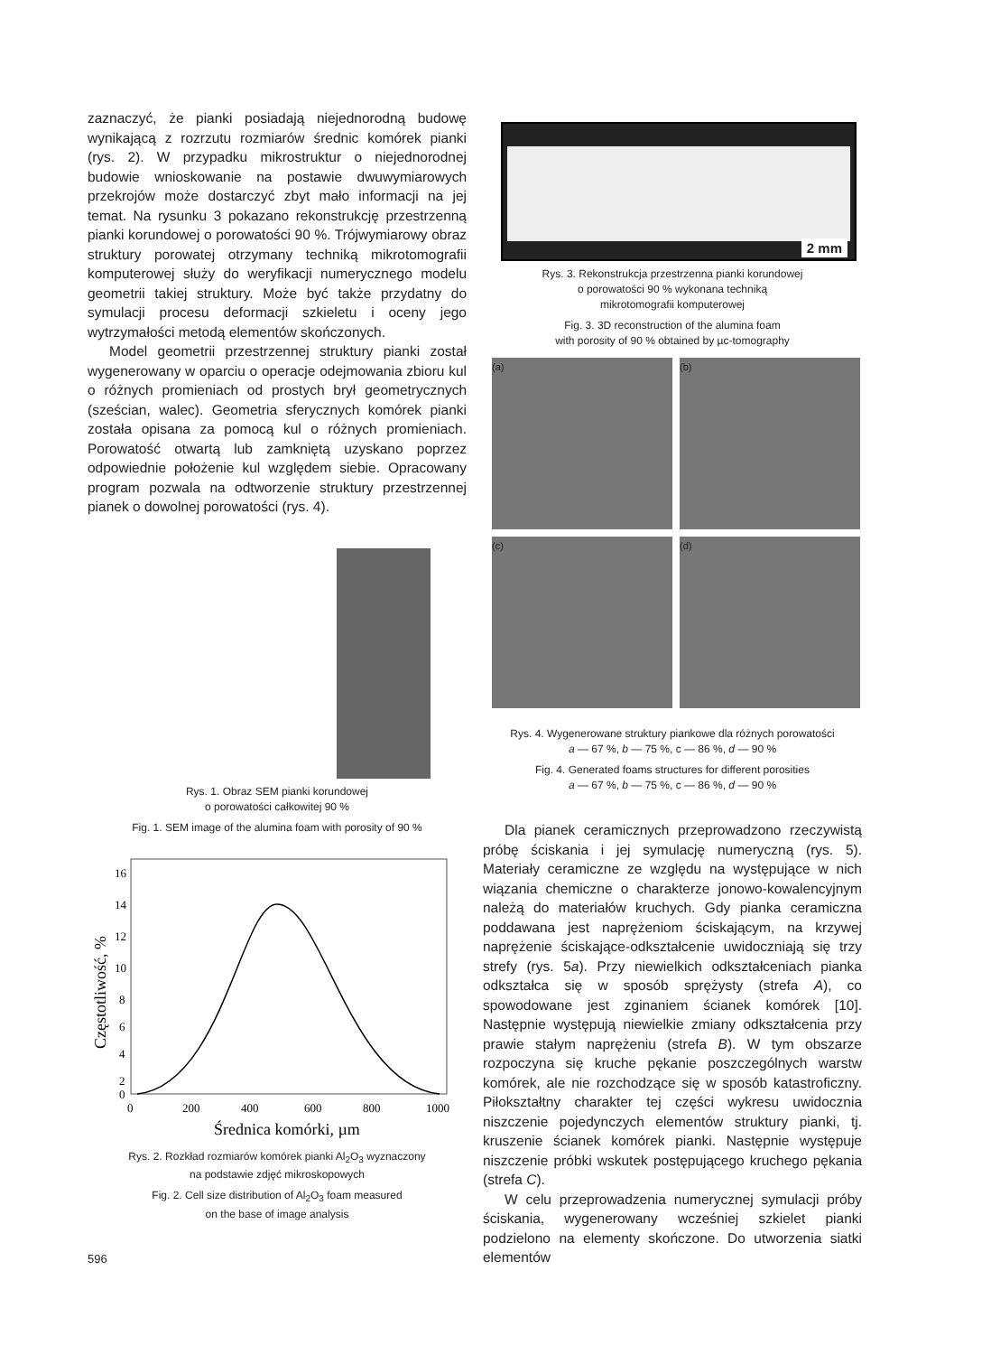zaznaczyć, że pianki posiadają niejednorodną budowę wynikającą z rozrzutu rozmiarów średnic komórek pianki (rys. 2). W przypadku mikrostruktur o niejednorodnej budowie wnioskowanie na postawie dwuwymiarowych przekrojów może dostarczyć zbyt mało informacji na jej temat. Na rysunku 3 pokazano rekonstrukcję przestrzenną pianki korundowej o porowatości 90 %. Trójwymiarowy obraz struktury porowatej otrzymany techniką mikrotomografii komputerowej służy do weryfikacji numerycznego modelu geometrii takiej struktury. Może być także przydatny do symulacji procesu deformacji szkieletu i oceny jego wytrzymałości metodą elementów skończonych.
Model geometrii przestrzennej struktury pianki został wygenerowany w oparciu o operacje odejmowania zbioru kul o różnych promieniach od prostych brył geometrycznych (sześcian, walec). Geometria sferycznych komórek pianki została opisana za pomocą kul o różnych promieniach. Porowatość otwartą lub zamkniętą uzyskano poprzez odpowiednie położenie kul względem siebie. Opracowany program pozwala na odtworzenie struktury przestrzennej pianek o dowolnej porowatości (rys. 4).
Rys. 1. Obraz SEM pianki korundowej
o porowatości całkowitej 90 %
Fig. 1. SEM image of the alumina foam with porosity of 90 %
16
14
12
10
8
6
4
2
0
0
200
400
600
800
1000
Średnica komórki, µm
Częstotliwość, %
Rys. 2. Rozkład rozmiarów komórek pianki Al<sub>2</sub>O<sub>3</sub> wyznaczony
na podstawie zdjęć mikroskopowych
Fig. 2. Cell size distribution of Al<sub>2</sub>O<sub>3</sub> foam measured
on the base of image analysis
596
2 mm
Rys. 3. Rekonstrukcja przestrzenna pianki korundowej
o porowatości 90 % wykonana techniką
mikrotomografii komputerowej
Fig. 3. 3D reconstruction of the alumina foam
with porosity of 90 % obtained by µc-tomography
(a)
(b)
(c)
(d)
Rys. 4. Wygenerowane struktury piankowe dla różnych porowatości
a — 67 %, b — 75 %, c — 86 %, d — 90 %
Fig. 4. Generated foams structures for different porosities
a — 67 %, b — 75 %, c — 86 %, d — 90 %
Dla pianek ceramicznych przeprowadzono rzeczywistą próbę ściskania i jej symulację numeryczną (rys. 5). Materiały ceramiczne ze względu na występujące w nich wiązania chemiczne o charakterze jonowo-kowalencyjnym należą do materiałów kruchych. Gdy pianka ceramiczna poddawana jest naprężeniom ściskającym, na krzywej naprężenie ściskające-odkształcenie uwidoczniają się trzy strefy (rys. 5a). Przy niewielkich odkształceniach pianka odkształca się w sposób sprężysty (strefa A), co spowodowane jest zginaniem ścianek komórek [10]. Następnie występują niewielkie zmiany odkształcenia przy prawie stałym naprężeniu (strefa B). W tym obszarze rozpoczyna się kruche pękanie poszczególnych warstw komórek, ale nie rozchodzące się w sposób katastroficzny. Piłokształtny charakter tej części wykresu uwidocznia niszczenie pojedynczych elementów struktury pianki, tj. kruszenie ścianek komórek pianki. Następnie występuje niszczenie próbki wskutek postępującego kruchego pękania (strefa C).
W celu przeprowadzenia numerycznej symulacji próby ściskania, wygenerowany wcześniej szkielet pianki podzielono na elementy skończone. Do utworzenia siatki elementów